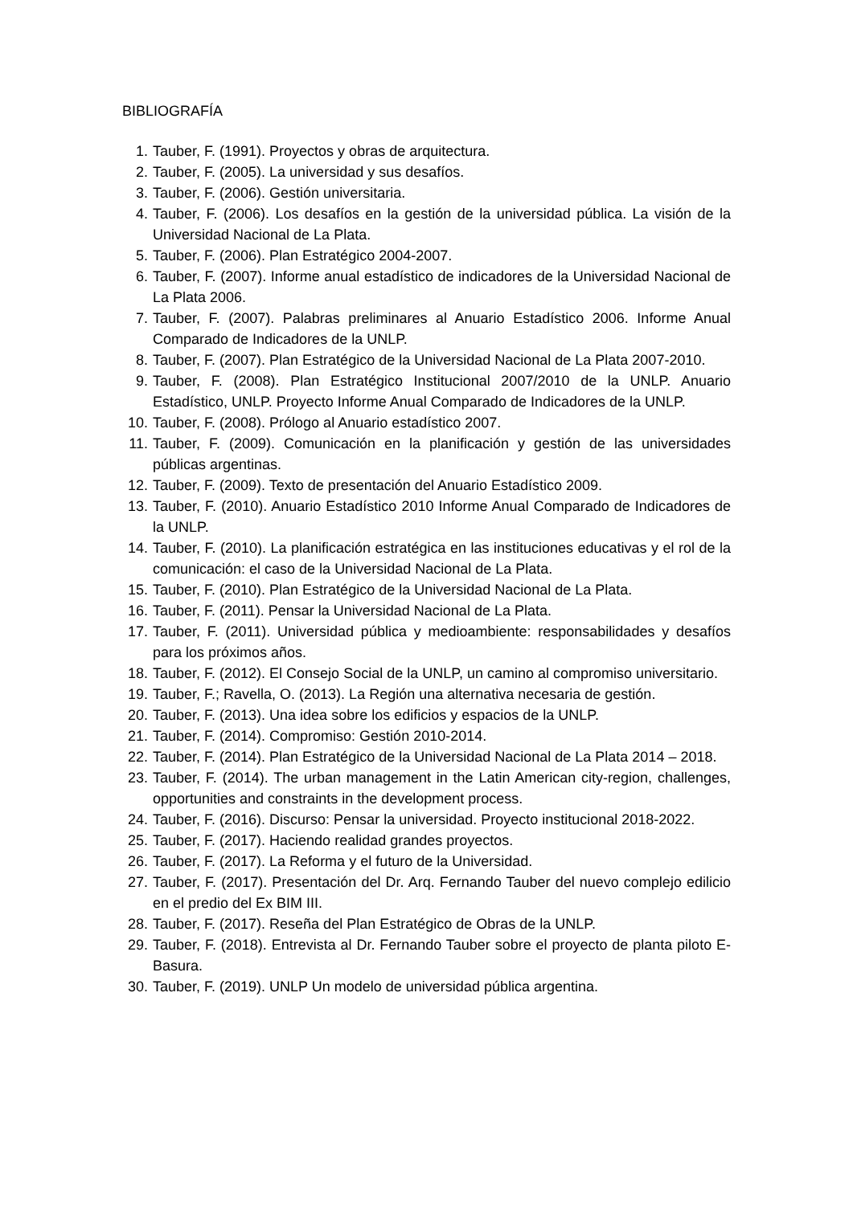BIBLIOGRAFÍA
1. Tauber, F. (1991). Proyectos y obras de arquitectura.
2. Tauber, F. (2005). La universidad y sus desafíos.
3. Tauber, F. (2006). Gestión universitaria.
4. Tauber, F. (2006). Los desafíos en la gestión de la universidad pública. La visión de la Universidad Nacional de La Plata.
5. Tauber, F. (2006). Plan Estratégico 2004-2007.
6. Tauber, F. (2007). Informe anual estadístico de indicadores de la Universidad Nacional de La Plata 2006.
7. Tauber, F. (2007). Palabras preliminares al Anuario Estadístico 2006. Informe Anual Comparado de Indicadores de la UNLP.
8. Tauber, F. (2007). Plan Estratégico de la Universidad Nacional de La Plata 2007-2010.
9. Tauber, F. (2008). Plan Estratégico Institucional 2007/2010 de la UNLP. Anuario Estadístico, UNLP. Proyecto Informe Anual Comparado de Indicadores de la UNLP.
10. Tauber, F. (2008). Prólogo al Anuario estadístico 2007.
11. Tauber, F. (2009). Comunicación en la planificación y gestión de las universidades públicas argentinas.
12. Tauber, F. (2009). Texto de presentación del Anuario Estadístico 2009.
13. Tauber, F. (2010). Anuario Estadístico 2010 Informe Anual Comparado de Indicadores de la UNLP.
14. Tauber, F. (2010). La planificación estratégica en las instituciones educativas y el rol de la comunicación: el caso de la Universidad Nacional de La Plata.
15. Tauber, F. (2010). Plan Estratégico de la Universidad Nacional de La Plata.
16. Tauber, F. (2011). Pensar la Universidad Nacional de La Plata.
17. Tauber, F. (2011). Universidad pública y medioambiente: responsabilidades y desafíos para los próximos años.
18. Tauber, F. (2012). El Consejo Social de la UNLP, un camino al compromiso universitario.
19. Tauber, F.; Ravella, O. (2013). La Región una alternativa necesaria de gestión.
20. Tauber, F. (2013). Una idea sobre los edificios y espacios de la UNLP.
21. Tauber, F. (2014). Compromiso: Gestión 2010-2014.
22. Tauber, F. (2014). Plan Estratégico de la Universidad Nacional de La Plata 2014 – 2018.
23. Tauber, F. (2014). The urban management in the Latin American city-region, challenges, opportunities and constraints in the development process.
24. Tauber, F. (2016). Discurso: Pensar la universidad. Proyecto institucional 2018-2022.
25. Tauber, F. (2017). Haciendo realidad grandes proyectos.
26. Tauber, F. (2017). La Reforma y el futuro de la Universidad.
27. Tauber, F. (2017). Presentación del Dr. Arq. Fernando Tauber del nuevo complejo edilicio en el predio del Ex BIM III.
28. Tauber, F. (2017). Reseña del Plan Estratégico de Obras de la UNLP.
29. Tauber, F. (2018). Entrevista al Dr. Fernando Tauber sobre el proyecto de planta piloto E-Basura.
30. Tauber, F. (2019). UNLP Un modelo de universidad pública argentina.